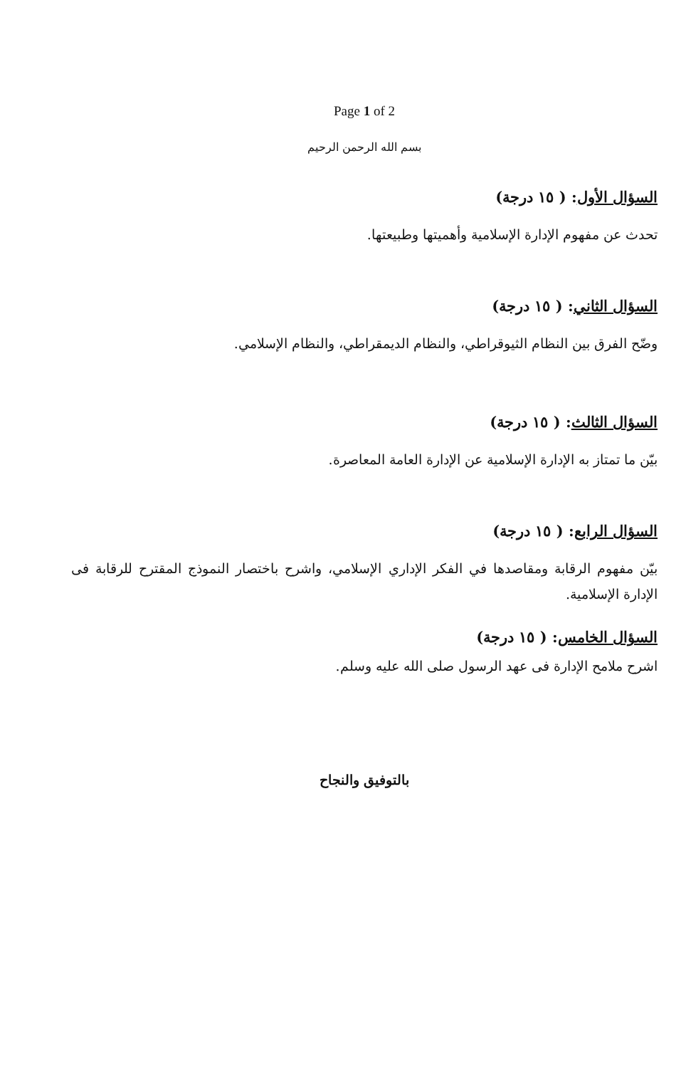Page 1 of 2
بسم الله الرحمن الرحيم
السؤال الأول: ( ١٥ درجة)
تحدث عن مفهوم الإدارة الإسلامية وأهميتها وطبيعتها.
السؤال الثاني: ( ١٥ درجة)
وضّح الفرق بين النظام الثيوقراطي، والنظام الديمقراطي، والنظام الإسلامي.
السؤال الثالث: ( ١٥ درجة)
بيّن ما تمتاز به الإدارة الإسلامية عن الإدارة العامة المعاصرة.
السؤال الرابع: ( ١٥ درجة)
بيّن مفهوم الرقابة ومقاصدها في الفكر الإداري الإسلامي، واشرح باختصار النموذج المقترح للرقابة فى الإدارة الإسلامية.
السؤال الخامس: ( ١٥ درجة)
اشرح ملامح الإدارة فى عهد الرسول صلى الله عليه وسلم.
بالتوفيق والنجاح